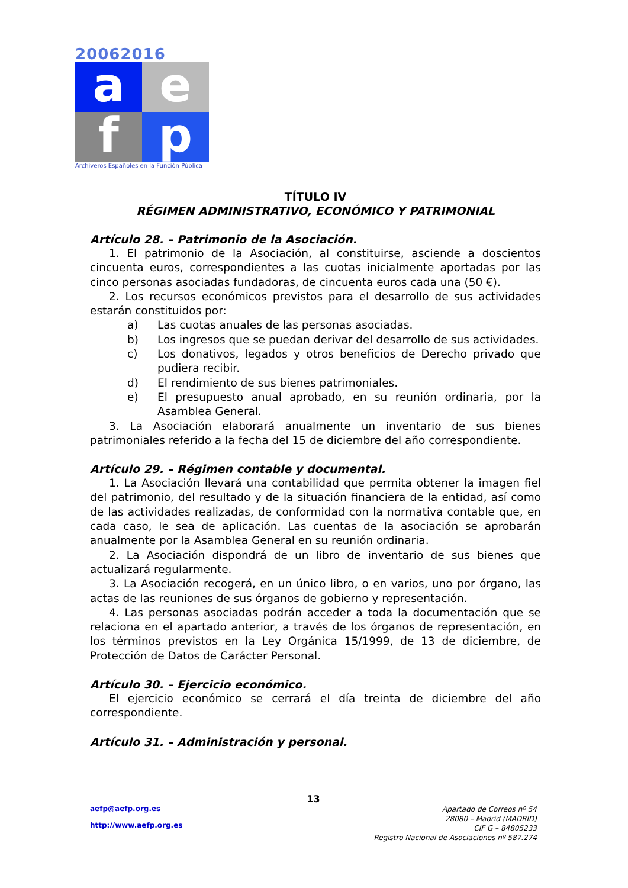20062016
a
e
f
p
Archiveros Españoles en la Función Pública
TÍTULO IV
RÉGIMEN ADMINISTRATIVO, ECONÓMICO Y PATRIMONIAL
Artículo 28. – Patrimonio de la Asociación.
1. El patrimonio de la Asociación, al constituirse, asciende a doscientos cincuenta euros, correspondientes a las cuotas inicialmente aportadas por las cinco personas asociadas fundadoras, de cincuenta euros cada una (50 €).
2. Los recursos económicos previstos para el desarrollo de sus actividades estarán constituidos por:
a) Las cuotas anuales de las personas asociadas.
b) Los ingresos que se puedan derivar del desarrollo de sus actividades.
c) Los donativos, legados y otros beneficios de Derecho privado que pudiera recibir.
d) El rendimiento de sus bienes patrimoniales.
e) El presupuesto anual aprobado, en su reunión ordinaria, por la Asamblea General.
3. La Asociación elaborará anualmente un inventario de sus bienes patrimoniales referido a la fecha del 15 de diciembre del año correspondiente.
Artículo 29. – Régimen contable y documental.
1. La Asociación llevará una contabilidad que permita obtener la imagen fiel del patrimonio, del resultado y de la situación financiera de la entidad, así como de las actividades realizadas, de conformidad con la normativa contable que, en cada caso, le sea de aplicación. Las cuentas de la asociación se aprobarán anualmente por la Asamblea General en su reunión ordinaria.
2. La Asociación dispondrá de un libro de inventario de sus bienes que actualizará regularmente.
3. La Asociación recogerá, en un único libro, o en varios, uno por órgano, las actas de las reuniones de sus órganos de gobierno y representación.
4. Las personas asociadas podrán acceder a toda la documentación que se relaciona en el apartado anterior, a través de los órganos de representación, en los términos previstos en la Ley Orgánica 15/1999, de 13 de diciembre, de Protección de Datos de Carácter Personal.
Artículo 30. – Ejercicio económico.
El ejercicio económico se cerrará el día treinta de diciembre del año correspondiente.
Artículo 31. – Administración y personal.
13
aefp@aefp.org.es
http://www.aefp.org.es
Apartado de Correos nº 54
28080 – Madrid (MADRID)
CIF G – 84805233
Registro Nacional de Asociaciones nº 587.274